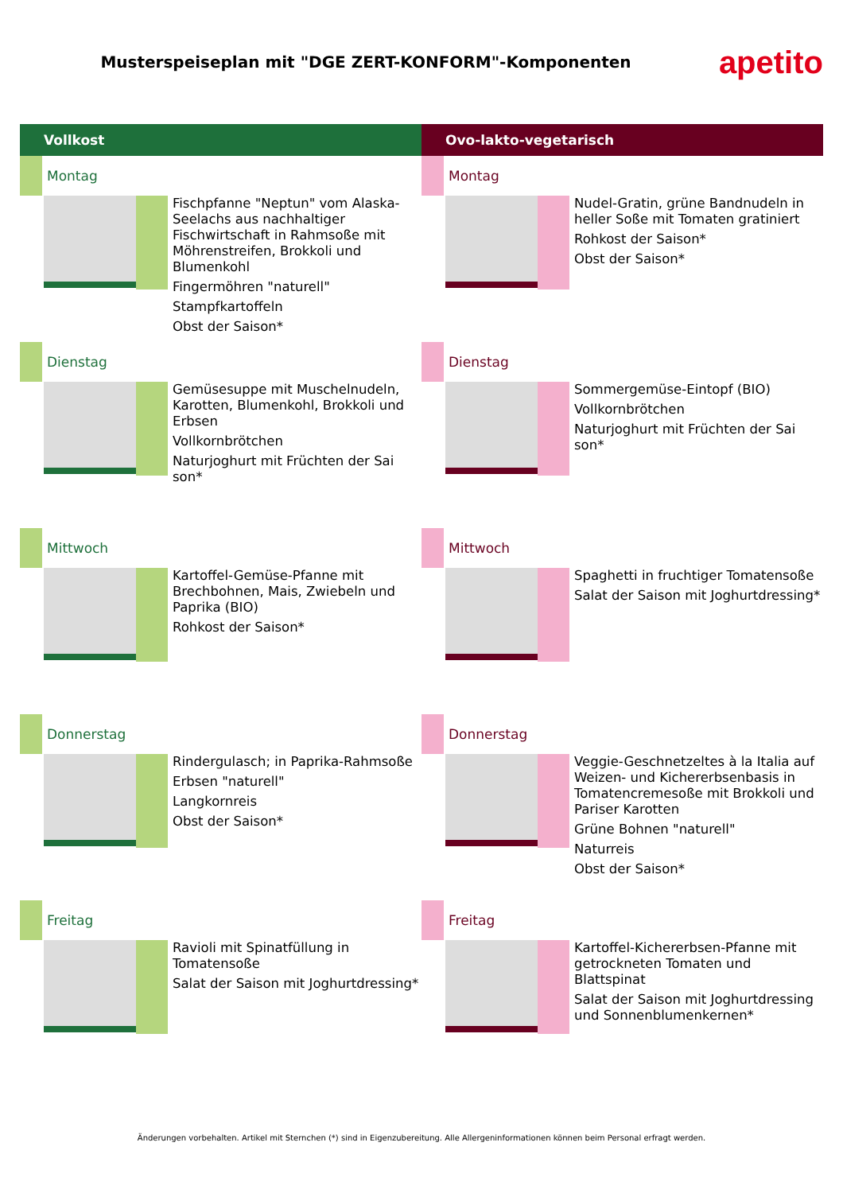Musterspeiseplan mit "DGE ZERT-KONFORM"-Komponenten
apetito
Vollkost
Montag
Fischpfanne "Neptun" vom Alaska-Seelachs aus nachhaltiger Fischwirtschaft in Rahmsoße mit Möhrenstreifen, Brokkoli und Blumenkohl
Fingermöhren "naturell"
Stampfkartoffeln
Obst der Saison*
Dienstag
Gemüsesuppe mit Muschelnudeln, Karotten, Blumenkohl, Brokkoli und Erbsen
Vollkornbrötchen
Naturjoghurt mit Früchten der Sai son*
Mittwoch
Kartoffel-Gemüse-Pfanne mit Brechbohnen, Mais, Zwiebeln und Paprika (BIO)
Rohkost der Saison*
Donnerstag
Rindergulasch; in Paprika-Rahmsoße
Erbsen "naturell"
Langkornreis
Obst der Saison*
Freitag
Ravioli mit Spinatfüllung in Tomatensoße
Salat der Saison mit Joghurtdressing*
Ovo-lakto-vegetarisch
Montag
Nudel-Gratin, grüne Bandnudeln in heller Soße mit Tomaten gratiniert
Rohkost der Saison*
Obst der Saison*
Dienstag
Sommergemüse-Eintopf (BIO)
Vollkornbrötchen
Naturjoghurt mit Früchten der Sai son*
Mittwoch
Spaghetti in fruchtiger Tomatensoße
Salat der Saison mit Joghurtdressing*
Donnerstag
Veggie-Geschnetzeltes à la Italia auf Weizen- und Kichererbsenbasis in Tomatencremesoße mit Brokkoli und Pariser Karotten
Grüne Bohnen "naturell"
Naturreis
Obst der Saison*
Freitag
Kartoffel-Kichererbsen-Pfanne mit getrockneten Tomaten und Blattspinat
Salat der Saison mit Joghurtdressing und Sonnenblumenkernen*
Änderungen vorbehalten. Artikel mit Sternchen (*) sind in Eigenzubereitung. Alle Allergeninformationen können beim Personal erfragt werden.